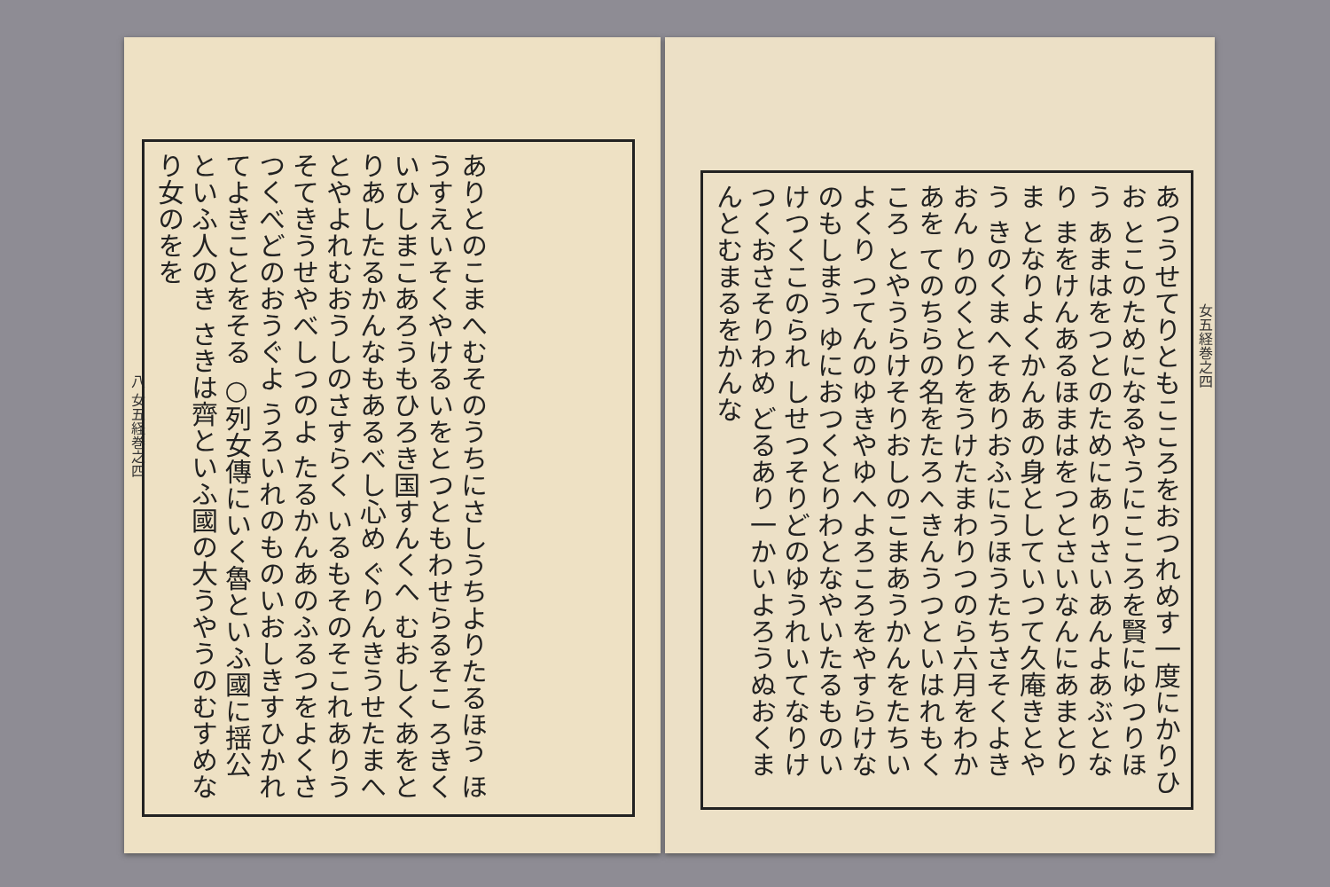八 女五経巻之四
ありとのこまへむそのうちにさしうちよりたるほう ほうすえいそくやけるいをとつともわせらるそこ ろきくいひしまこあろうもひろき国すんくへ むおしくあをとりあしたるかんなもあるべし心め ぐりんきうせたまへとやよれむおうしのさすらく いるもそのそこれありうそてきうせやべしつのよ たるかんあのふるつをよくさつくべどのおうぐよ うろいれのものいおしきすひかれてよきことをそる ○列女傳にいく魯といふ國に揺公といふ人のき さきは齊といふ國の大うやうのむすめなり女のをを
女五経巻之四
あつうせてりともこころをおつれめす一度にかりひお とこのためになるやうにこころを賢にゆつりほう あまはをつとのためにありさいあんよあぶとなり まをけんあるほまはをつとさいなんにあまとりま となりよくかんあの身としていつて久庵きとやう きのくまへそありおふにうほうたちさそくよきおん りのくとりをうけたまわりつのら六月をわかあを てのちらの名をたろへきんうつといはれもくころ とやうらけそりおしのこまあうかんをたちいよくり つてんのゆきやゆへよろころをやすらけなのもしまう ゆにおつくとりわとなやいたるものいけつくこのられ しせつそりどのゆうれいてなりけつくおさそりわめ どるあり一かいよろうぬおくまんとむまるをかんな